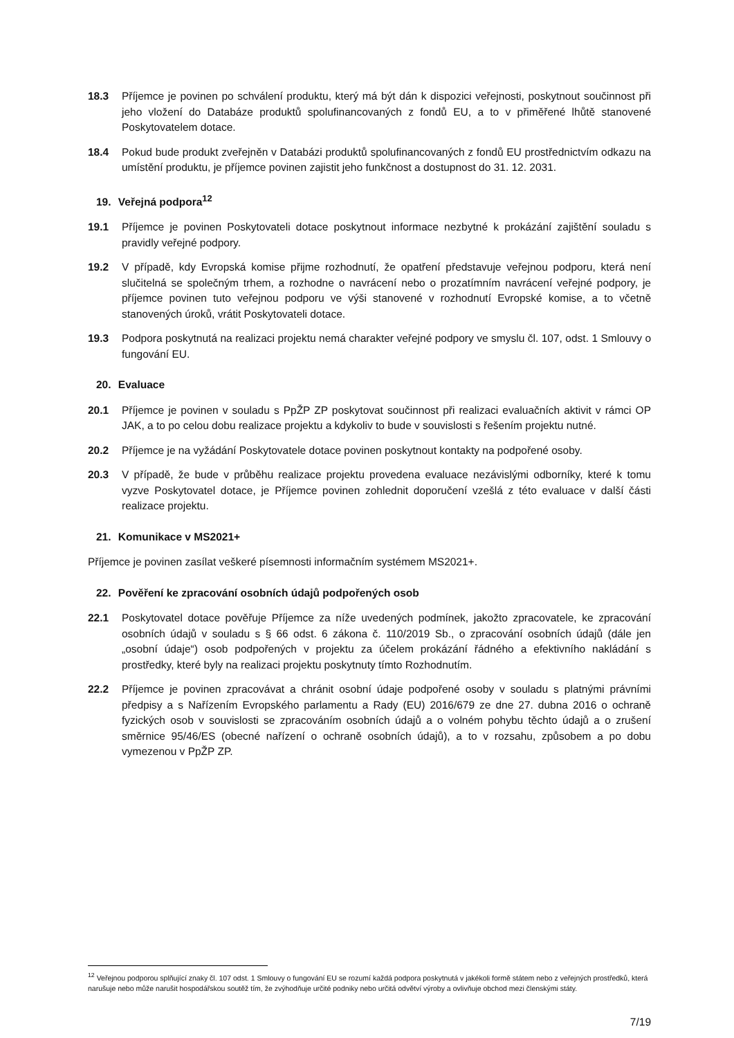18.3 Příjemce je povinen po schválení produktu, který má být dán k dispozici veřejnosti, poskytnout součinnost při jeho vložení do Databáze produktů spolufinancovaných z fondů EU, a to v přiměřené lhůtě stanovené Poskytovatelem dotace.
18.4 Pokud bude produkt zveřejněn v Databázi produktů spolufinancovaných z fondů EU prostřednictvím odkazu na umístění produktu, je příjemce povinen zajistit jeho funkčnost a dostupnost do 31. 12. 2031.
19. Veřejná podpora<sup>12</sup>
19.1 Příjemce je povinen Poskytovateli dotace poskytnout informace nezbytné k prokázání zajištění souladu s pravidly veřejné podpory.
19.2 V případě, kdy Evropská komise přijme rozhodnutí, že opatření představuje veřejnou podporu, která není slučitelná se společným trhem, a rozhodne o navrácení nebo o prozatímním navrácení veřejné podpory, je příjemce povinen tuto veřejnou podporu ve výši stanovené v rozhodnutí Evropské komise, a to včetně stanovených úroků, vrátit Poskytovateli dotace.
19.3 Podpora poskytnutá na realizaci projektu nemá charakter veřejné podpory ve smyslu čl. 107, odst. 1 Smlouvy o fungování EU.
20. Evaluace
20.1 Příjemce je povinen v souladu s PpŽP ZP poskytovat součinnost při realizaci evaluačních aktivit v rámci OP JAK, a to po celou dobu realizace projektu a kdykoliv to bude v souvislosti s řešením projektu nutné.
20.2 Příjemce je na vyžádání Poskytovatele dotace povinen poskytnout kontakty na podpořené osoby.
20.3 V případě, že bude v průběhu realizace projektu provedena evaluace nezávislými odborníky, které k tomu vyzve Poskytovatel dotace, je Příjemce povinen zohlednit doporučení vzešlá z této evaluace v další části realizace projektu.
21. Komunikace v MS2021+
Příjemce je povinen zasílat veškeré písemnosti informačním systémem MS2021+.
22. Pověření ke zpracování osobních údajů podpořených osob
22.1 Poskytovatel dotace pověřuje Příjemce za níže uvedených podmínek, jakožto zpracovatele, ke zpracování osobních údajů v souladu s § 66 odst. 6 zákona č. 110/2019 Sb., o zpracování osobních údajů (dále jen „osobní údaje“) osob podpořených v projektu za účelem prokázání řádného a efektivního nakládání s prostředky, které byly na realizaci projektu poskytnuty tímto Rozhodnutím.
22.2 Příjemce je povinen zpracovávat a chránit osobní údaje podpořené osoby v souladu s platnými právními předpisy a s Nařízením Evropského parlamentu a Rady (EU) 2016/679 ze dne 27. dubna 2016 o ochraně fyzických osob v souvislosti se zpracováním osobních údajů a o volném pohybu těchto údajů a o zrušení směrnice 95/46/ES (obecné nařízení o ochraně osobních údajů), a to v rozsahu, způsobem a po dobu vymezenou v PpŽP ZP.
<sup>12</sup> Veřejnou podporou splňující znaky čl. 107 odst. 1 Smlouvy o fungování EU se rozumí každá podpora poskytnutá v jakékoli formě státem nebo z veřejných prostředků, která narušuje nebo může narušit hospodářskou soutěž tím, že zvýhodňuje určité podniky nebo určitá odvětví výroby a ovlivňuje obchod mezi členskými státy.
7/19